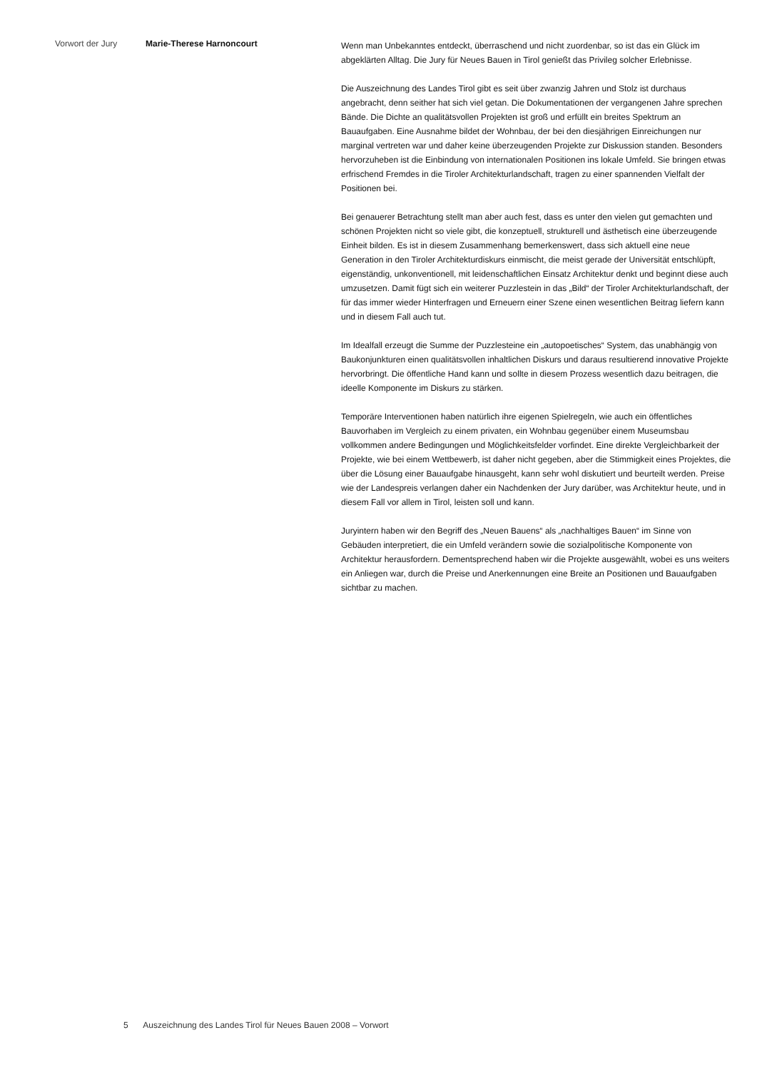Vorwort der Jury Marie-Therese Harnoncourt
Wenn man Unbekanntes entdeckt, überraschend und nicht zuordenbar, so ist das ein Glück im abgeklärten Alltag. Die Jury für Neues Bauen in Tirol genießt das Privileg solcher Erlebnisse.
Die Auszeichnung des Landes Tirol gibt es seit über zwanzig Jahren und Stolz ist durchaus angebracht, denn seither hat sich viel getan. Die Dokumentationen der vergangenen Jahre sprechen Bände. Die Dichte an qualitätsvollen Projekten ist groß und erfüllt ein breites Spektrum an Bauaufgaben. Eine Ausnahme bildet der Wohnbau, der bei den diesjährigen Einreichungen nur marginal vertreten war und daher keine überzeugenden Projekte zur Diskussion standen. Besonders hervorzuheben ist die Einbindung von internationalen Positionen ins lokale Umfeld. Sie bringen etwas erfrischend Fremdes in die Tiroler Architekturlandschaft, tragen zu einer spannenden Vielfalt der Positionen bei.
Bei genauerer Betrachtung stellt man aber auch fest, dass es unter den vielen gut gemachten und schönen Projekten nicht so viele gibt, die konzeptuell, strukturell und ästhetisch eine überzeugende Einheit bilden. Es ist in diesem Zusammenhang bemerkenswert, dass sich aktuell eine neue Generation in den Tiroler Architekturdiskurs einmischt, die meist gerade der Universität entschlüpft, eigenständig, unkonventionell, mit leidenschaftlichen Einsatz Architektur denkt und beginnt diese auch umzusetzen. Damit fügt sich ein weiterer Puzzlestein in das „Bild“ der Tiroler Architekturlandschaft, der für das immer wieder Hinterfragen und Erneuern einer Szene einen wesentlichen Beitrag liefern kann und in diesem Fall auch tut.
Im Idealfall erzeugt die Summe der Puzzlesteine ein „autopoetisches“ System, das unabhängig von Baukonjunkturen einen qualitätsvollen inhaltlichen Diskurs und daraus resultierend innovative Projekte hervorbringt. Die öffentliche Hand kann und sollte in diesem Prozess wesentlich dazu beitragen, die ideelle Komponente im Diskurs zu stärken.
Temporäre Interventionen haben natürlich ihre eigenen Spielregeln, wie auch ein öffentliches Bauvorhaben im Vergleich zu einem privaten, ein Wohnbau gegenüber einem Museumsbau vollkommen andere Bedingungen und Möglichkeitsfelder vorfindet. Eine direkte Vergleichbarkeit der Projekte, wie bei einem Wettbewerb, ist daher nicht gegeben, aber die Stimmigkeit eines Projektes, die über die Lösung einer Bauaufgabe hinausgeht, kann sehr wohl diskutiert und beurteilt werden. Preise wie der Landespreis verlangen daher ein Nachdenken der Jury darüber, was Architektur heute, und in diesem Fall vor allem in Tirol, leisten soll und kann.
Juryintern haben wir den Begriff des „Neuen Bauens“ als „nachhaltiges Bauen“ im Sinne von Gebäuden interpretiert, die ein Umfeld verändern sowie die sozialpolitische Komponente von Architektur herausfordern. Dementsprechend haben wir die Projekte ausgewählt, wobei es uns weiters ein Anliegen war, durch die Preise und Anerkennungen eine Breite an Positionen und Bauaufgaben sichtbar zu machen.
5 Auszeichnung des Landes Tirol für Neues Bauen 2008 – Vorwort